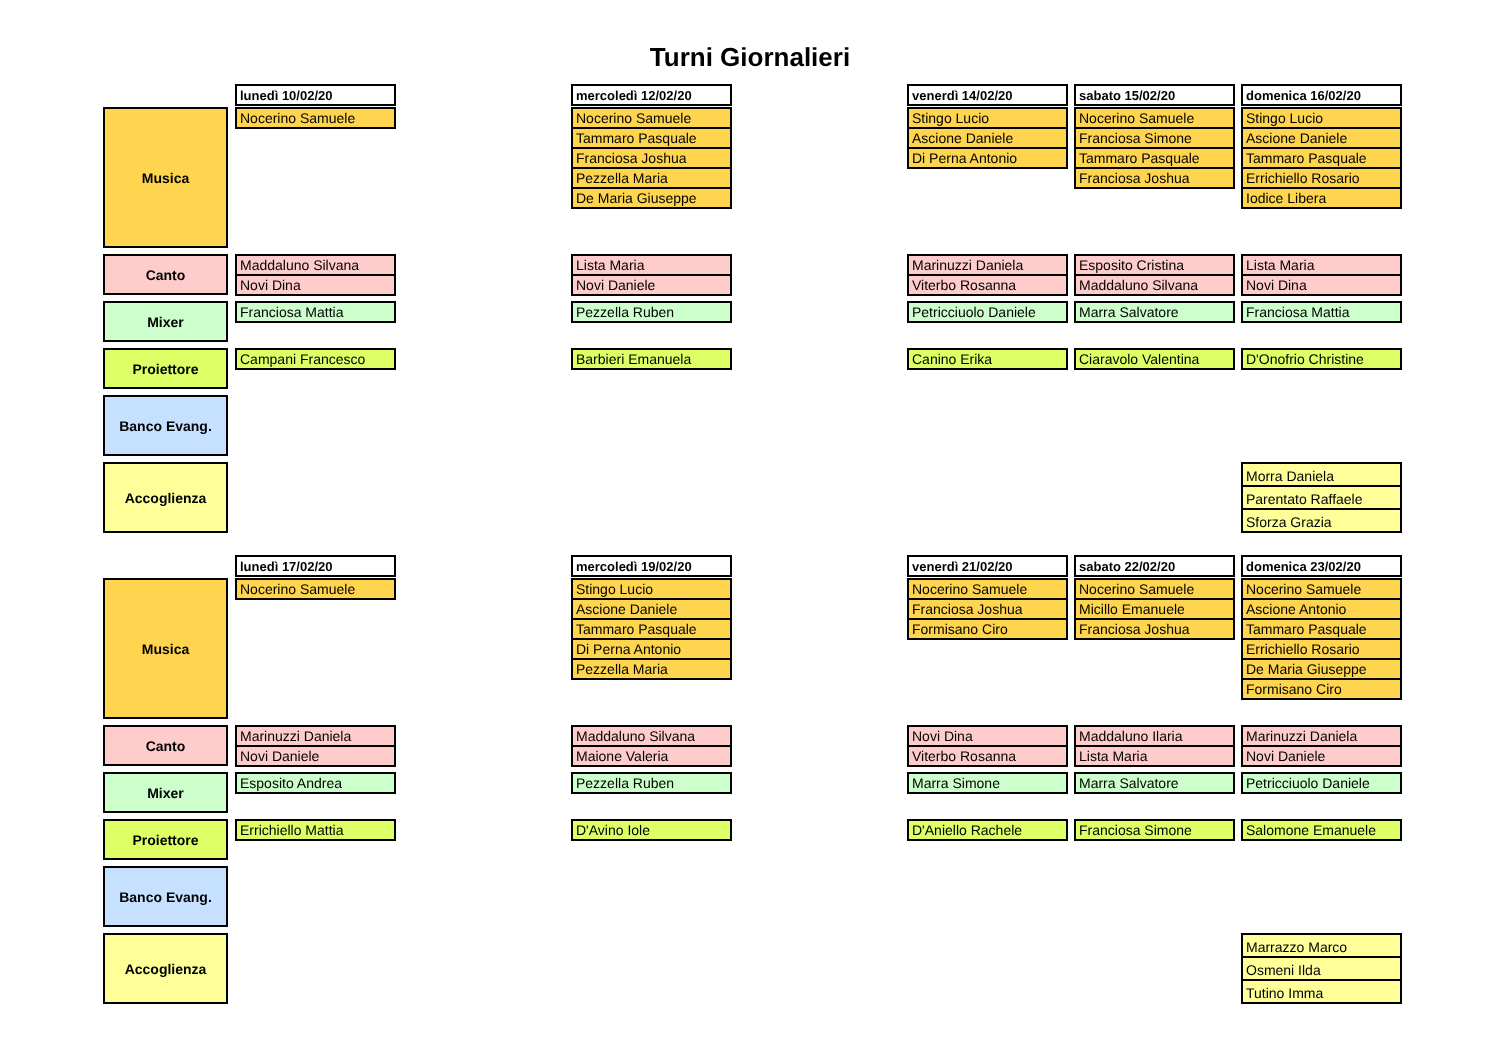Turni Giornalieri
lunedì 10/02/20 mercoledì 12/02/20 venerdì 14/02/20 sabato 15/02/20 domenica 16/02/20
Musica
Nocerino Samuele Nocerino Samuele
Tammaro Pasquale
Franciosa Joshua
Pezzella Maria
De Maria Giuseppe
Stingo Lucio
Ascione Daniele
Di Perna Antonio
Nocerino Samuele
Franciosa Simone
Tammaro Pasquale
Franciosa Joshua
Stingo Lucio
Ascione Daniele
Tammaro Pasquale
Errichiello Rosario
Iodice Libera
Canto
Maddaluno Silvana
Novi Dina
Lista Maria
Novi Daniele
Marinuzzi Daniela
Viterbo Rosanna
Esposito Cristina
Maddaluno Silvana
Lista Maria
Novi Dina
Mixer
Franciosa Mattia Pezzella Ruben Petricciuolo Daniele
Marra Salvatore Franciosa Mattia
Proiettore
Campani Francesco Barbieri Emanuela Canino Erika Ciaravolo Valentina D'Onofrio Christine
Banco Evang.
Accoglienza
Morra Daniela
Parentato Raffaele
Sforza Grazia
lunedì 17/02/20 mercoledì 19/02/20 venerdì 21/02/20 sabato 22/02/20 domenica 23/02/20
Musica
Nocerino Samuele Stingo Lucio
Ascione Daniele
Tammaro Pasquale
Di Perna Antonio
Pezzella Maria
Nocerino Samuele
Franciosa Joshua
Formisano Ciro
Nocerino Samuele
Micillo Emanuele
Franciosa Joshua
Nocerino Samuele
Ascione Antonio
Tammaro Pasquale
Errichiello Rosario
De Maria Giuseppe
Formisano Ciro
Canto
Marinuzzi Daniela
Novi Daniele
Maddaluno Silvana
Maione Valeria
Novi Dina
Viterbo Rosanna
Maddaluno Ilaria
Lista Maria
Marinuzzi Daniela
Novi Daniele
Mixer
Esposito Andrea Pezzella Ruben Marra Simone Marra Salvatore Petricciuolo Daniele
Proiettore
Errichiello Mattia D'Avino Iole D'Aniello Rachele Franciosa Simone Salomone Emanuele
Banco Evang.
Accoglienza
Marrazzo Marco
Osmeni Ilda
Tutino Imma